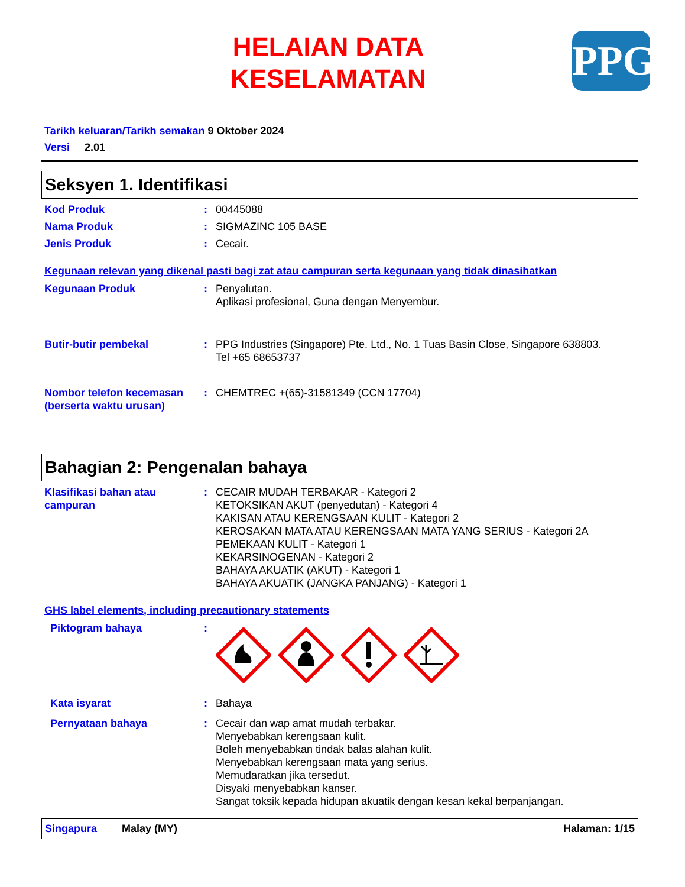HELAIAN DATA
KESELAMATAN
PPG
Tarikh keluaran/Tarikh semakan 9 Oktober 2024
Versi 2.01
Seksyen 1. Identifikasi
Kod Produk : 00445088
Nama Produk : SIGMAZINC 105 BASE
Jenis Produk : Cecair.
Kegunaan relevan yang dikenal pasti bagi zat atau campuran serta kegunaan yang tidak dinasihatkan
Kegunaan Produk : Penyalutan.
Aplikasi profesional, Guna dengan Menyembur.
Butir-butir pembekal : PPG Industries (Singapore) Pte. Ltd., No. 1 Tuas Basin Close, Singapore 638803.
Tel +65 68653737
Nombor telefon kecemasan (berserta waktu urusan)
: CHEMTREC +(65)-31581349 (CCN 17704)
Bahagian 2: Pengenalan bahaya
Klasifikasi bahan atau campuran
: CECAIR MUDAH TERBAKAR - Kategori 2
KETOKSIKAN AKUT (penyedutan) - Kategori 4
KAKISAN ATAU KERENGSAAN KULIT - Kategori 2
KEROSAKAN MATA ATAU KERENGSAAN MATA YANG SERIUS - Kategori 2A
PEMEKAAN KULIT - Kategori 1
KEKARSINOGENAN - Kategori 2
BAHAYA AKUATIK (AKUT) - Kategori 1
BAHAYA AKUATIK (JANGKA PANJANG) - Kategori 1
GHS label elements, including precautionary statements
Piktogram bahaya :
Kata isyarat : Bahaya
Pernyataan bahaya : Cecair dan wap amat mudah terbakar.
Menyebabkan kerengsaan kulit.
Boleh menyebabkan tindak balas alahan kulit.
Menyebabkan kerengsaan mata yang serius.
Memudaratkan jika tersedut.
Disyaki menyebabkan kanser.
Sangat toksik kepada hidupan akuatik dengan kesan kekal berpanjangan.
Singapura Malay (MY) Halaman: 1/15